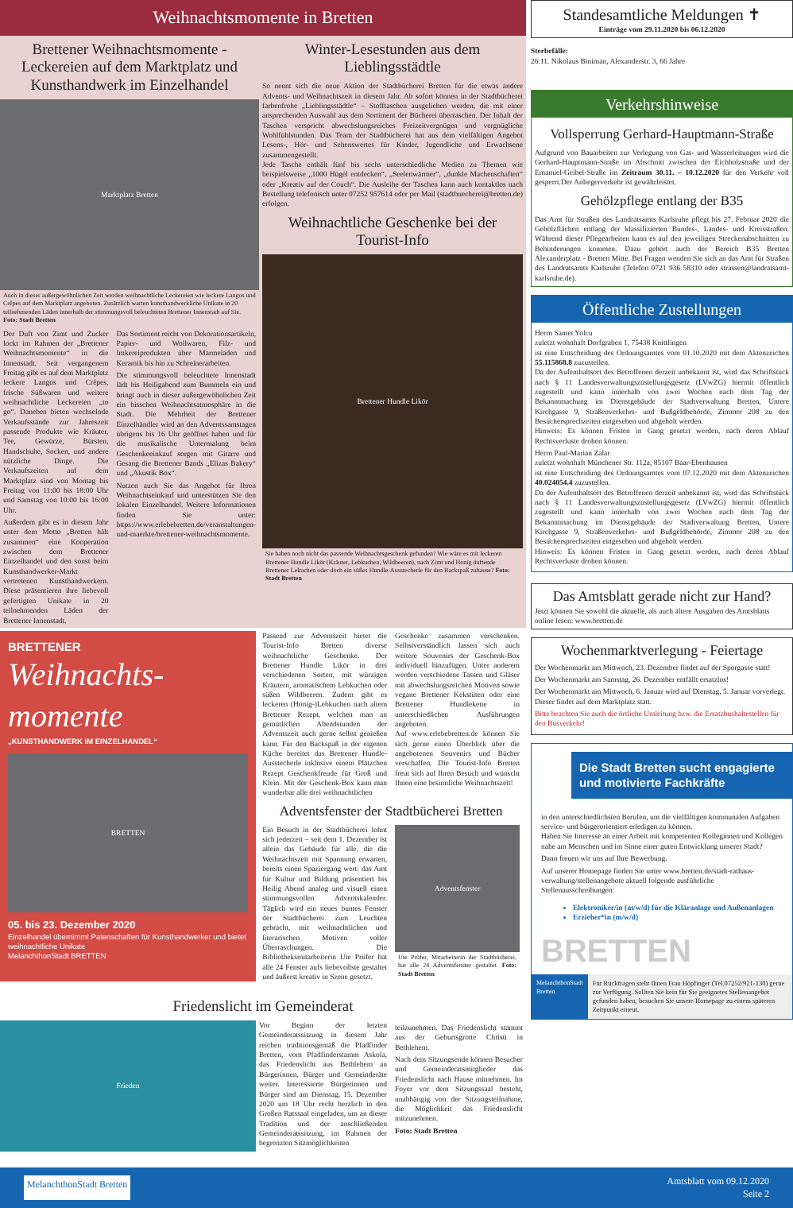Weihnachtsmomente in Bretten
Brettener Weihnachtsmomente - Leckereien auf dem Marktplatz und Kunsthandwerk im Einzelhandel
Marktplatz Bretten
Auch in dieser außergewöhnlichen Zeit werden weihnachtliche Leckereien wie leckere Langos und Crêpes auf dem Marktplatz angeboten. Zusätzlich warten kunsthandwerkliche Unikate in 20 teilnehmenden Läden innerhalb der stimmungsvoll beleuchteten Brettener Innenstadt auf Sie. Foto: Stadt Bretten
Der Duft von Zimt und Zucker lockt im Rahmen der „Brettener Weihnachtsmomente“ in die Innenstadt. Seit vergangenem Freitag gibt es auf dem Marktplatz leckere Langos und Crêpes, frische Süßwaren und weitere weihnachtliche Leckereien „to go“. Daneben bieten wechselnde Verkaufsstände zur Jahreszeit passende Produkte wie Kräuter, Tee, Gewürze, Bürsten, Handschuhe, Socken, und andere nützliche Dinge. Die Verkaufszeiten auf dem Marktplatz sind von Montag bis Freitag von 11:00 bis 18:00 Uhr und Samstag von 10:00 bis 16:00 Uhr.
Außerdem gibt es in diesem Jahr unter dem Motto „Bretten hält zusammen“ eine Kooperation zwischen dem Brettener Einzelhandel und den sonst beim Kunsthandwerker-Markt vertretenen Kunsthandwerkern. Diese präsentieren ihre liebevoll gefertigten Unikate in 20 teilnehmenden Läden der Brettener Innenstadt.
Das Sortiment reicht von Dekorationsartikeln, Papier- und Wollwaren, Filz- und Imkereiprodukten über Marmeladen und Keramik bis hin zu Schreinerarbeiten.
Die stimmungsvoll beleuchtete Innenstadt lädt bis Heiligabend zum Bummeln ein und bringt auch in dieser außergewöhnlichen Zeit ein bisschen Weihnachtsatmosphäre in die Stadt. Die Mehrheit der Brettener Einzelhändler wird an den Adventssamstagen übrigens bis 16 Uhr geöffnet haben und für die musikalische Untermalung beim Geschenkeeinkauf sorgen mit Gitarre und Gesang die Brettener Bands „Elizas Bakery“ und „Akustik Box“.
Nutzen auch Sie das Angebot für Ihren Weihnachtseinkauf und unterstützen Sie den lokalen Einzelhandel. Weitere Informationen finden Sie unter: https://www.erlebebretten.de/veranstaltungen-und-maerkte/brettener-weihnachtsmomente.
Winter-Lesestunden aus dem Lieblingsstädtle
So nennt sich die neue Aktion der Stadtbücherei Bretten für die etwas andere Advents- und Weihnachtszeit in diesem Jahr. Ab sofort können in der Stadtbücherei farbenfrohe „Lieblingsstädtle“ – Stofftaschen ausgeliehen werden, die mit einer ansprechenden Auswahl aus dem Sortiment der Bücherei überraschen. Der Inhalt der Taschen verspricht abwechslungsreiches Freizeitvergnügen und vergnügliche Wohlfühlstunden. Das Team der Stadtbücherei hat aus dem vielfältigen Angebot Lesens-, Hör- und Sehenswertes für Kinder, Jugendliche und Erwachsene zusammengestellt.
Jede Tasche enthält fünf bis sechs unterschiedliche Medien zu Themen wie beispielsweise „1000 Hügel entdecken“, „Seelenwärmer“, „dunkle Machenschaften“ oder „Kreativ auf der Couch“. Die Ausleihe der Taschen kann auch kontaktlos nach Bestellung telefonisch unter 07252 957614 oder per Mail (stadtbuecherei@bretten.de) erfolgen.
Weihnachtliche Geschenke bei der Tourist-Info
Brettener Hundle Likör
Sie haben noch nicht das passende Weihnachtsgeschenk gefunden? Wie wäre es mit leckeren Brettener Hundle Likör (Kräuter, Lebkuchen, Wildbeeren), nach Zimt und Honig duftende Brettener Lekuchen oder doch ein süßes Hundle-Ausstecherle für den Backspaß zuhause? Foto: Stadt Bretten
BRETTENER
Weihnachts-momente
„KUNSTHANDWERK IM EINZELHANDEL“
BRETTEN
05. bis 23. Dezember 2020
Einzelhandel übernimmt Patenschaften für Kunsthandwerker und bietet weihnachtliche Unikate
MelanchthonStadt BRETTEN
Passend zur Adventszeit bietet die Tourist-Info Bretten diverse weihnachtliche Geschenke. Der Brettener Hundle Likör in drei verschiedenen Sorten, mit würzigen Kräutern, aromatischem Lebkuchen oder süßen Wildbeeren. Zudem gibt es leckeren (Honig-)Lebkuchen nach altem Brettener Rezept, welchen man an gemütlichen Abendstunden der Adventszeit auch gerne selbst genießen kann. Für den Backspaß in der eigenen Küche bereitet das Brettener Hundle-Ausstecherle inklusive einem Plätzchen Rezept Geschenkfreude für Groß und Klein. Mit der Geschenk-Box kann man wunderbar alle drei weihnachtlichen
Geschenke zusammen verschenken. Selbstverständlich lassen sich auch weitere Souvenirs der Geschenk-Box individuell hinzufügen. Unter anderem werden verschiedene Tassen und Gläser mit abwechslungsreichen Motiven sowie vegane Brettener Kekstüten oder eine Brettener Hundlekette in unterschiedlichen Ausführungen angeboten.
Auf www.erlebebretten.de können Sie sich gerne einen Überblick über die angebotenen Souvenirs und Bücher verschaffen. Die Tourist-Info Bretten freut sich auf Ihren Besuch und wünscht Ihnen eine besinnliche Weihnachtszeit!
Adventsfenster der Stadtbücherei Bretten
Ein Besuch in der Stadtbücherei lohnt sich jederzeit – seit dem 1. Dezember ist allein das Gebäude für alle, die die Weihnachtszeit mit Spannung erwarten, bereits einen Spaziergang wert: das Amt für Kultur und Bildung präsentiert bis Heilig Abend analog und visuell einen stimmungsvollen Adventskalender. Täglich wird ein neues buntes Fenster der Stadtbücherei zum Leuchten gebracht, mit weihnachtlichen und literarischen Motiven voller Überraschungen. Die Bibliotheksmitarbeiterin Ute Prüfer hat alle 24 Fenster aufs liebevollste gestaltet und äußerst kreativ in Szene gesetzt.
Adventsfenster
Ute Prüfer, Mitarbeiterin der Stadtbücherei, hat alle 24 Adventsfenster gestaltet. Foto: Stadt Bretten
Friedenslicht im Gemeinderat
Frieden
Vor Beginn der letzten Gemeinderatssitzung in diesem Jahr reichen traditionsgemäß die Pfadfinder Bretten, vom Pfadfinderstamm Askola, das Friedenslicht aus Bethlehem an Bürgerinnen, Bürger und Gemeinderäte weiter. Interessierte Bürgerinnen und Bürger sind am Dienstag, 15. Dezember 2020 um 18 Uhr recht herzlich in den Großen Ratssaal eingeladen, um an dieser Tradition und der anschließenden Gemeinderatssitzung, im Rahmen der begrenzten Sitzmöglichkeiten
teilzunehmen. Das Friedenslicht stammt aus der Geburtsgrotte Christi in Bethlehem.
Nach dem Sitzungsende können Besucher und Gemeinderatsmitglieder das Friedenslicht nach Hause mitnehmen. Im Foyer vor dem Sitzungssaal besteht, unabhängig von der Sitzungsteilnahme, die Möglichkeit das Friedenslicht mitzunehmen.
Foto: Stadt Bretten
Standesamtliche Meldungen ✝
Einträge vom 29.11.2020 bis 06.12.2020
Sterbefälle:
26.11. Nikolaus Biniman, Alexanderstr. 3, 66 Jahre
Verkehrshinweise
Vollsperrung Gerhard-Hauptmann-Straße
Aufgrund von Bauarbeiten zur Verlegung von Gas- und Wasserleitungen wird die Gerhard-Hauptmann-Straße im Abschnitt zwischen der Eichholzstraße und der Emanuel-Geibel-Straße im Zeitraum 30.11. – 10.12.2020 für den Verkehr voll gesperrt.Der Anliegerverkehr ist gewährleistet.
Gehölzpflege entlang der B35
Das Amt für Straßen des Landratsamts Karlsruhe pflegt bis 27. Februar 2020 die Gehölzflächen entlang der klassifizierten Bundes-, Landes- und Kreisstraßen. Während dieser Pflegearbeiten kann es auf den jeweiligen Streckenabschnitten zu Behinderungen kommen. Dazu gehört auch der Bereich B35 Bretten Alexanderplatz - Bretten Mitte. Bei Fragen wenden Sie sich an das Amt für Straßen des Landratsamts Karlsruhe (Telefon 0721 936 58310 oder strassen@landratsamt-karlsruhe.de).
Öffentliche Zustellungen
Herrn Samet Yolcu
zuletzt wohnhaft Dorfgraben 1, 75438 Knittlingen
ist eine Entscheidung des Ordnungsamtes vom 01.10.2020 mit dem Aktenzeichen 55.115868.8 zuzustellen.
Da der Aufenthaltsort des Betroffenen derzeit unbekannt ist, wird das Schriftstück nach § 11 Landesverwaltungszustellungsgesetz (LVwZG) hiermit öffentlich zugestellt und kann innerhalb von zwei Wochen nach dem Tag der Bekanntmachung im Dienstgebäude der Stadtverwaltung Bretten, Untere Kirchgasse 9, Straßenverkehrs- und Bußgeldbehörde, Zimmer 208 zu den Besuchersprechzeiten eingesehen und abgeholt werden.
Hinweis: Es können Fristen in Gang gesetzt werden, nach deren Ablauf Rechtsverluste drohen können.
Herrn Paul-Marian Zalar
zuletzt wohnhaft Münchener Str. 112a, 85107 Baar-Ebenhausen
ist eine Entscheidung des Ordnungsamtes vom 07.12.2020 mit dem Aktenzeichen 40.024054.4 zuzustellen.
Da der Aufenthaltsort des Betroffenen derzeit unbekannt ist, wird das Schriftstück nach § 11 Landesverwaltungszustellungsgesetz (LVwZG) hiermit öffentlich zugestellt und kann innerhalb von zwei Wochen nach dem Tag der Bekanntmachung im Dienstgebäude der Stadtverwaltung Bretten, Untere Kirchgasse 9, Straßenverkehrs- und Bußgeldbehörde, Zimmer 208 zu den Besuchersprechzeiten eingesehen und abgeholt werden.
Hinweis: Es können Fristen in Gang gesetzt werden, nach deren Ablauf Rechtsverluste drohen können.
Das Amtsblatt gerade nicht zur Hand?
Jetzt können Sie sowohl die aktuelle, als auch ältere Ausgaben des Amtsblatts online lesen: www.bretten.de
Wochenmarktverlegung - Feiertage
Der Wochenmarkt am Mittwoch, 23. Dezember findet auf der Sporgasse statt!
Der Wochenmarkt am Samstag, 26. Dezember entfällt ersatzlos!
Der Wochenmarkt am Mittwoch, 6. Januar wird auf Dienstag, 5. Januar vorverlegt. Dieser findet auf dem Marktplatz statt.
Bitte beachten Sie auch die örtliche Umleitung bzw. die Ersatzbushaltestellen für den Busverkehr!
Die Stadt Bretten sucht engagierte und motivierte Fachkräfte
in den unterschiedlichsten Berufen, um die vielfältigen kommunalen Aufgaben service- und bürgerorientiert erledigen zu können.
Haben Sie Interesse an einer Arbeit mit kompetenten Kolleginnen und Kollegen nahe am Menschen und im Sinne einer guten Entwicklung unserer Stadt?
Dann freuen wir uns auf Ihre Bewerbung.
Auf unserer Homepage finden Sie unter www.bretten.de/stadt-rathaus-verwaltung/stellenangebote aktuell folgende ausführliche Stellenausschreibungen:
Elektroniker/in (m/w/d) für die Kläranlage und Außenanlagen
Erzieher*in (m/w/d)
BRETTEN
MelanchthonStadt Bretten
Für Rückfragen steht Ihnen Frau Höpfinger (Tel.07252/921-130) gerne zur Verfügung. Sollten Sie kein für Sie geeignetes Stellenangebot gefunden haben, besuchen Sie unsere Homepage zu einem späteren Zeitpunkt erneut.
MelanchthonStadt Bretten
Amtsblatt vom 09.12.2020
Seite 2